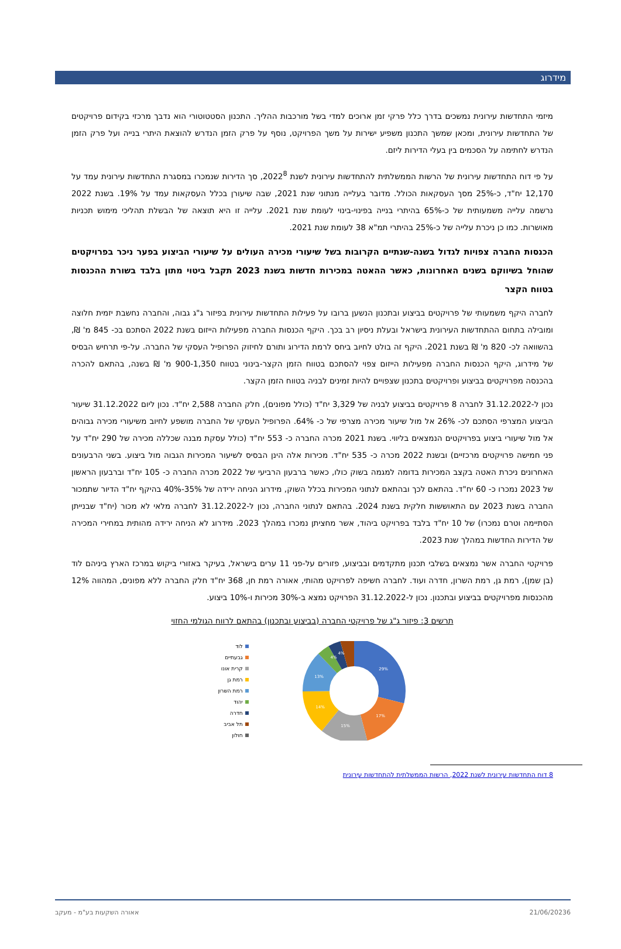מידרוג
מיזמי התחדשות עירונית נמשכים בדרך כלל פרקי זמן ארוכים למדי בשל מורכבות ההליך. התכנון הסטטוטורי הוא נדבך מרכזי בקידום פרויקטים של התחדשות עירונית, ומכאן שמשך התכנון משפיע ישירות על משך הפרויקט, נוסף על פרק הזמן הנדרש להוצאת היתרי בנייה ועל פרק הזמן הנדרש לחתימה על הסכמים בין בעלי הדירות ליזם.
על פי דוח התחדשות עירונית של הרשות הממשלתית להתחדשות עירונית לשנת 2022<sup>8</sup>, סך הדירות שנמכרו במסגרת התחדשות עירונית עמד על 12,170 יח"ד, כ-25% מסך העסקאות הכולל. מדובר בעלייה מנתוני שנת 2021, שבה שיעורן בכלל העסקאות עמד על 19%. בשנת 2022 נרשמה עלייה משמעותית של כ-65% בהיתרי בנייה בפינוי-בינוי לעומת שנת 2021. עלייה זו היא תוצאה של הבשלת תהליכי מימוש תכניות מאושרות. כמו כן ניכרת עלייה של כ-25% בהיתרי תמ"א 38 לעומת שנת 2021.
הכנסות החברה צפויות לגדול בשנה-שנתיים הקרובות בשל שיעורי מכירה העולים על שיעורי הביצוע בפער ניכר בפרויקטים שהוחל בשיווקם בשנים האחרונות, כאשר ההאטה במכירות חדשות בשנת 2023 תקבל ביטוי מתון בלבד בשורת ההכנסות בטווח הקצר
לחברה היקף משמעותי של פרויקטים בביצוע ובתכנון הנשען ברובו על פעילות התחדשות עירונית בפיזור ג"ג גבוה, והחברה נחשבת יזמית חלוצה ומובילה בתחום ההתחדשות העירונית בישראל ובעלת ניסיון רב בכך. היקף הכנסות החברה מפעילות הייזום בשנת 2022 הסתכם בכ- 845 מ' ₪, בהשוואה לכ- 820 מ' ₪ בשנת 2021. היקף זה בולט לחיוב ביחס לרמת הדירוג ותורם לחיזוק הפרופיל העסקי של החברה. על-פי תרחיש הבסיס של מידרוג, היקף הכנסות החברה מפעילות הייזום צפוי להסתכם בטווח הזמן הקצר-בינוני בטווח 900-1,350 מ' ₪ בשנה, בהתאם להכרה בהכנסה מפרויקטים בביצוע ופרויקטים בתכנון שצפויים להיות זמינים לבניה בטווח הזמן הקצר.
נכון ל-31.12.2022 לחברה 8 פרויקטים בביצוע לבניה של 3,329 יח"ד (כולל מפונים), חלק החברה 2,588 יח"ד. נכון ליום 31.12.2022 שיעור הביצוע המצרפי הסתכם לכ- 26% אל מול שיעור מכירה מצרפי של כ- 64%. הפרופיל העסקי של החברה מושפע לחיוב משיעורי מכירה גבוהים אל מול שיעורי ביצוע בפרויקטים הנמצאים בליווי. בשנת 2021 מכרה החברה כ- 553 יח"ד (כולל עסקת מבנה שכללה מכירה של 290 יח"ד על פני חמישה פרויקטים מרכזיים) ובשנת 2022 מכרה כ- 535 יח"ד. מכירות אלה הינן הבסיס לשיעור המכירות הגבוה מול ביצוע. בשני הרבעונים האחרונים ניכרת האטה בקצב המכירות בדומה למגמה בשוק כולו, כאשר ברבעון הרביעי של 2022 מכרה החברה כ- 105 יח"ד וברבעון הראשון של 2023 נמכרו כ- 60 יח"ד. בהתאם לכך ובהתאם לנתוני המכירות בכלל השוק, מידרוג הניחה ירידה של 35%-40% בהיקף יח"ד הדיור שתמכור החברה בשנת 2023 עם התאוששות חלקית בשנת 2024. בהתאם לנתוני החברה, נכון ל-31.12.2022 לחברה מלאי לא מכור (יח"ד שבנייתן הסתיימה וטרם נמכרו) של 10 יח"ד בלבד בפרויקט ביהוד, אשר מחציתן נמכרו במהלך 2023. מידרוג לא הניחה ירידה מהותית במחירי המכירה של הדירות החדשות במהלך שנת 2023.
פרויקטי החברה אשר נמצאים בשלבי תכנון מתקדמים ובביצוע, פזורים על-פני 11 ערים בישראל, בעיקר באזורי ביקוש במרכז הארץ ביניהם לוד (בן שמן), רמת גן, רמת השרון, חדרה ועוד. לחברה חשיפה לפרויקט מהותי, אאורה רמת חן, 368 יח"ד חלק החברה ללא מפונים, המהווה 12% מהכנסות מפרויקטים בביצוע ובתכנון. נכון ל-31.12.2022 הפרויקט נמצא ב-30% מכירות ו-10% ביצוע.
תרשים 3: פיזור ג"ג של פרויקטי החברה (בביצוע ובתכנון) בהתאם לרווח הגולמי החזוי
לוד
גבעתיים
קרית אונו
רמת גן
רמת השרון
יהוד
חדרה
תל אביב
חולון
29%
17%
15%
14%
13%
4%
4%
8 דוח התחדשות עירונית לשנת 2022, הרשות הממשלתית להתחדשות עירונית
6 21/06/2023 אאורה השקעות בע"מ - מעקב